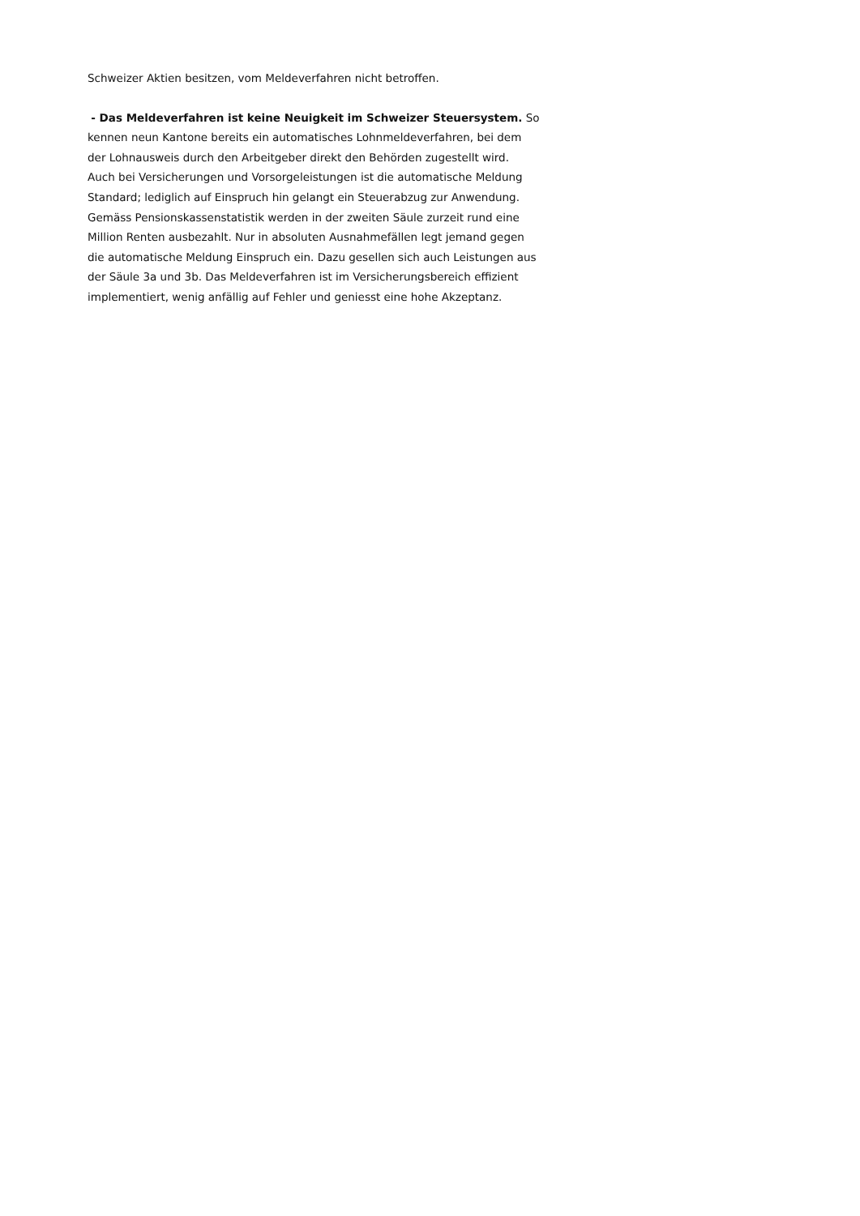Schweizer Aktien besitzen, vom Meldeverfahren nicht betroffen.
- Das Meldeverfahren ist keine Neuigkeit im Schweizer Steuersystem. So
kennen neun Kantone bereits ein automatisches Lohnmeldeverfahren, bei dem
der Lohnausweis durch den Arbeitgeber direkt den Behörden zugestellt wird.
Auch bei Versicherungen und Vorsorgeleistungen ist die automatische Meldung
Standard; lediglich auf Einspruch hin gelangt ein Steuerabzug zur Anwendung.
Gemäss Pensionskassenstatistik werden in der zweiten Säule zurzeit rund eine
Million Renten ausbezahlt. Nur in absoluten Ausnahmefällen legt jemand gegen
die automatische Meldung Einspruch ein. Dazu gesellen sich auch Leistungen aus
der Säule 3a und 3b. Das Meldeverfahren ist im Versicherungsbereich effizient
implementiert, wenig anfällig auf Fehler und geniesst eine hohe Akzeptanz.